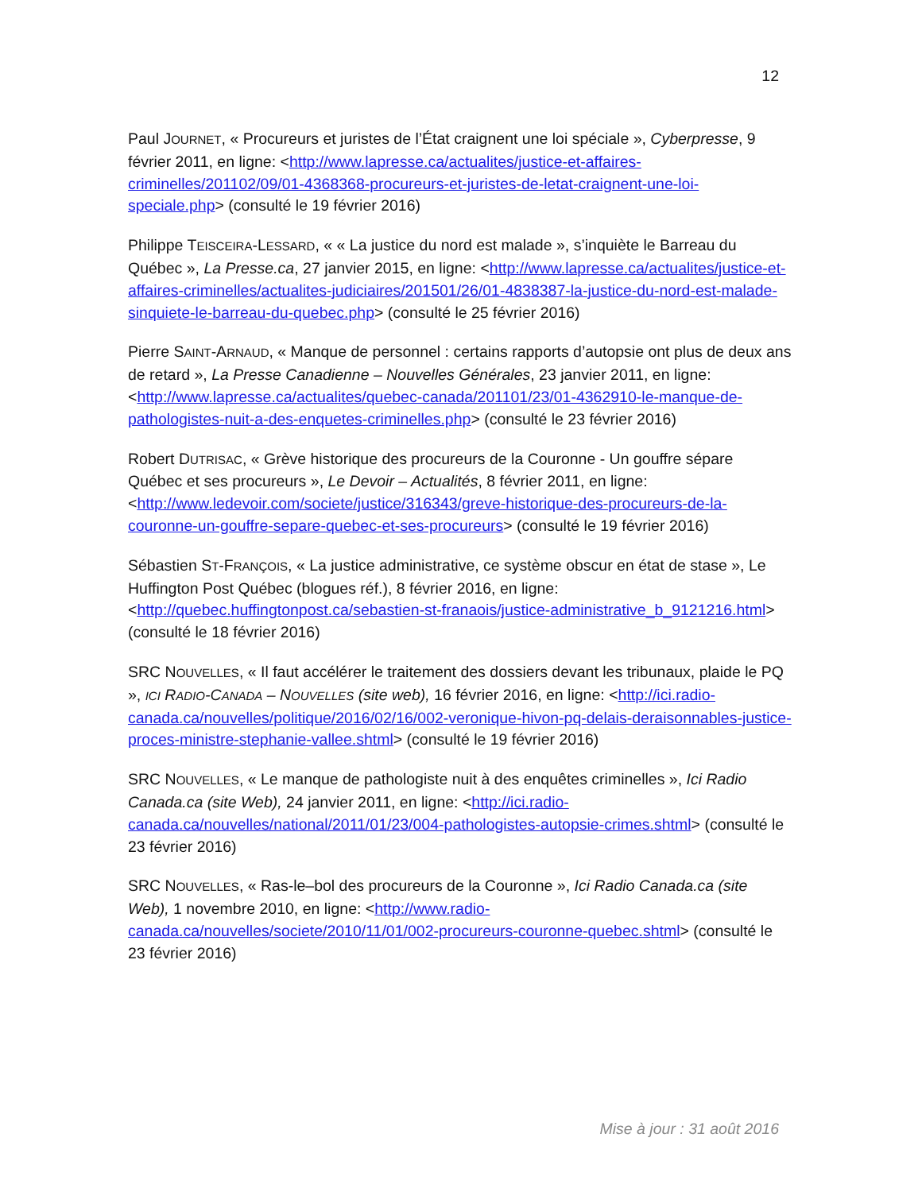12
Paul JOURNET, « Procureurs et juristes de l’État craignent une loi spéciale », Cyberpresse, 9 février 2011, en ligne: <http://www.lapresse.ca/actualites/justice-et-affaires-criminelles/201102/09/01-4368368-procureurs-et-juristes-de-letat-craignent-une-loi-speciale.php> (consulté le 19 février 2016)
Philippe TEISCEIRA-LESSARD, « « La justice du nord est malade », s’inquiète le Barreau du Québec », La Presse.ca, 27 janvier 2015, en ligne: <http://www.lapresse.ca/actualites/justice-et-affaires-criminelles/actualites-judiciaires/201501/26/01-4838387-la-justice-du-nord-est-malade-sinquiete-le-barreau-du-quebec.php> (consulté le 25 février 2016)
Pierre SAINT-ARNAUD, « Manque de personnel : certains rapports d’autopsie ont plus de deux ans de retard », La Presse Canadienne – Nouvelles Générales, 23 janvier 2011, en ligne: <http://www.lapresse.ca/actualites/quebec-canada/201101/23/01-4362910-le-manque-de-pathologistes-nuit-a-des-enquetes-criminelles.php> (consulté le 23 février 2016)
Robert DUTRISAC, « Grève historique des procureurs de la Couronne - Un gouffre sépare Québec et ses procureurs », Le Devoir – Actualités, 8 février 2011, en ligne: <http://www.ledevoir.com/societe/justice/316343/greve-historique-des-procureurs-de-la-couronne-un-gouffre-separe-quebec-et-ses-procureurs> (consulté le 19 février 2016)
Sébastien ST-FRANÇOIS, « La justice administrative, ce système obscur en état de stase », Le Huffington Post Québec (blogues réf.), 8 février 2016, en ligne: <http://quebec.huffingtonpost.ca/sebastien-st-franaois/justice-administrative_b_9121216.html> (consulté le 18 février 2016)
SRC NOUVELLES, « Il faut accélérer le traitement des dossiers devant les tribunaux, plaide le PQ », ICI RADIO-CANADA – NOUVELLES (site web), 16 février 2016, en ligne: <http://ici.radio-canada.ca/nouvelles/politique/2016/02/16/002-veronique-hivon-pq-delais-deraisonnables-justice-proces-ministre-stephanie-vallee.shtml> (consulté le 19 février 2016)
SRC NOUVELLES, « Le manque de pathologiste nuit à des enquêtes criminelles », Ici Radio Canada.ca (site Web), 24 janvier 2011, en ligne: <http://ici.radio-canada.ca/nouvelles/national/2011/01/23/004-pathologistes-autopsie-crimes.shtml> (consulté le 23 février 2016)
SRC NOUVELLES, « Ras-le–bol des procureurs de la Couronne », Ici Radio Canada.ca (site Web), 1 novembre 2010, en ligne: <http://www.radio-canada.ca/nouvelles/societe/2010/11/01/002-procureurs-couronne-quebec.shtml> (consulté le 23 février 2016)
Mise à jour : 31 août 2016